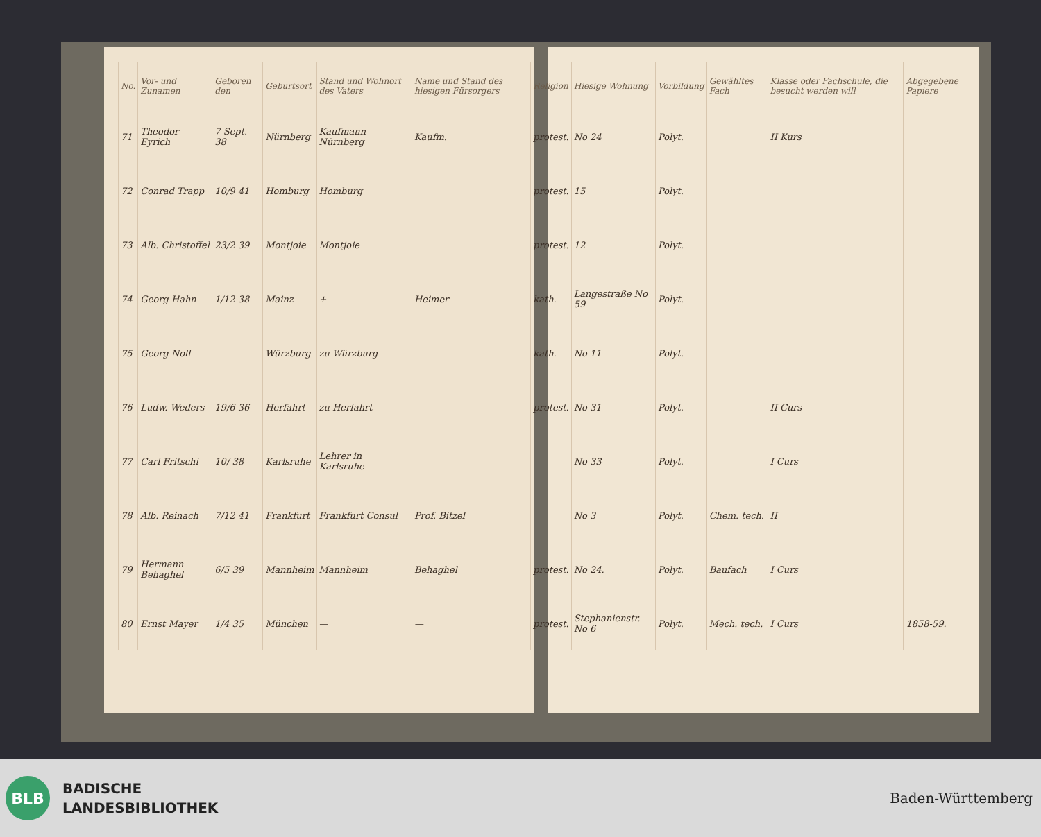| No. | Vor- und Zunamen | Geboren den | Geburtsort | Stand und Wohnort des Vaters | Name und Stand des hiesigen Fürsorgers | Religion | Hiesige Wohnung | Vorbildung | Gewähltes Fach | Klasse oder Fachschule, die besucht werden will | Abgegebene Papiere |
| --- | --- | --- | --- | --- | --- | --- | --- | --- | --- | --- | --- |
| 71 | Theodor Eyrich | 7 Sept. 38 | Nürnberg | Kaufmann Nürnberg | Kaufm. | protest. | No 24 | Polyt. | | II Kurs | |
| 72 | Conrad Trapp | 10/9 41 | Homburg | Homburg | | protest. | 15 | Polyt. | | | |
| 73 | Alb. Christoffel | 23/2 39 | Montjoie | Montjoie | | protest. | 12 | Polyt. | | | |
| 74 | Georg Hahn | 1/12 38 | Mainz | + | Heimer | kath. | Langestraße No 59 | Polyt. | | | |
| 75 | Georg Noll | | Würzburg | zu Würzburg | | kath. | No 11 | Polyt. | | | |
| 76 | Ludw. Weders | 19/6 36 | Herfahrt | zu Herfahrt | | protest. | No 31 | Polyt. | | II Curs | |
| 77 | Carl Fritschi | 10/ 38 | Karlsruhe | Lehrer in Karlsruhe | | | No 33 | Polyt. | | I Curs | |
| 78 | Alb. Reinach | 7/12 41 | Frankfurt | Frankfurt Consul | Prof. Bitzel | | No 3 | Polyt. | Chem. tech. | II | |
| 79 | Hermann Behaghel | 6/5 39 | Mannheim | Mannheim | Behaghel | protest. | No 24. | Polyt. | Baufach | I Curs | |
| 80 | Ernst Mayer | 1/4 35 | München | — | — | protest. | Stephanienstr. No 6 | Polyt. | Mech. tech. | I Curs | 1858-59. |
BLB
BADISCHE
LANDESBIBLIOTHEK
Baden-Württemberg